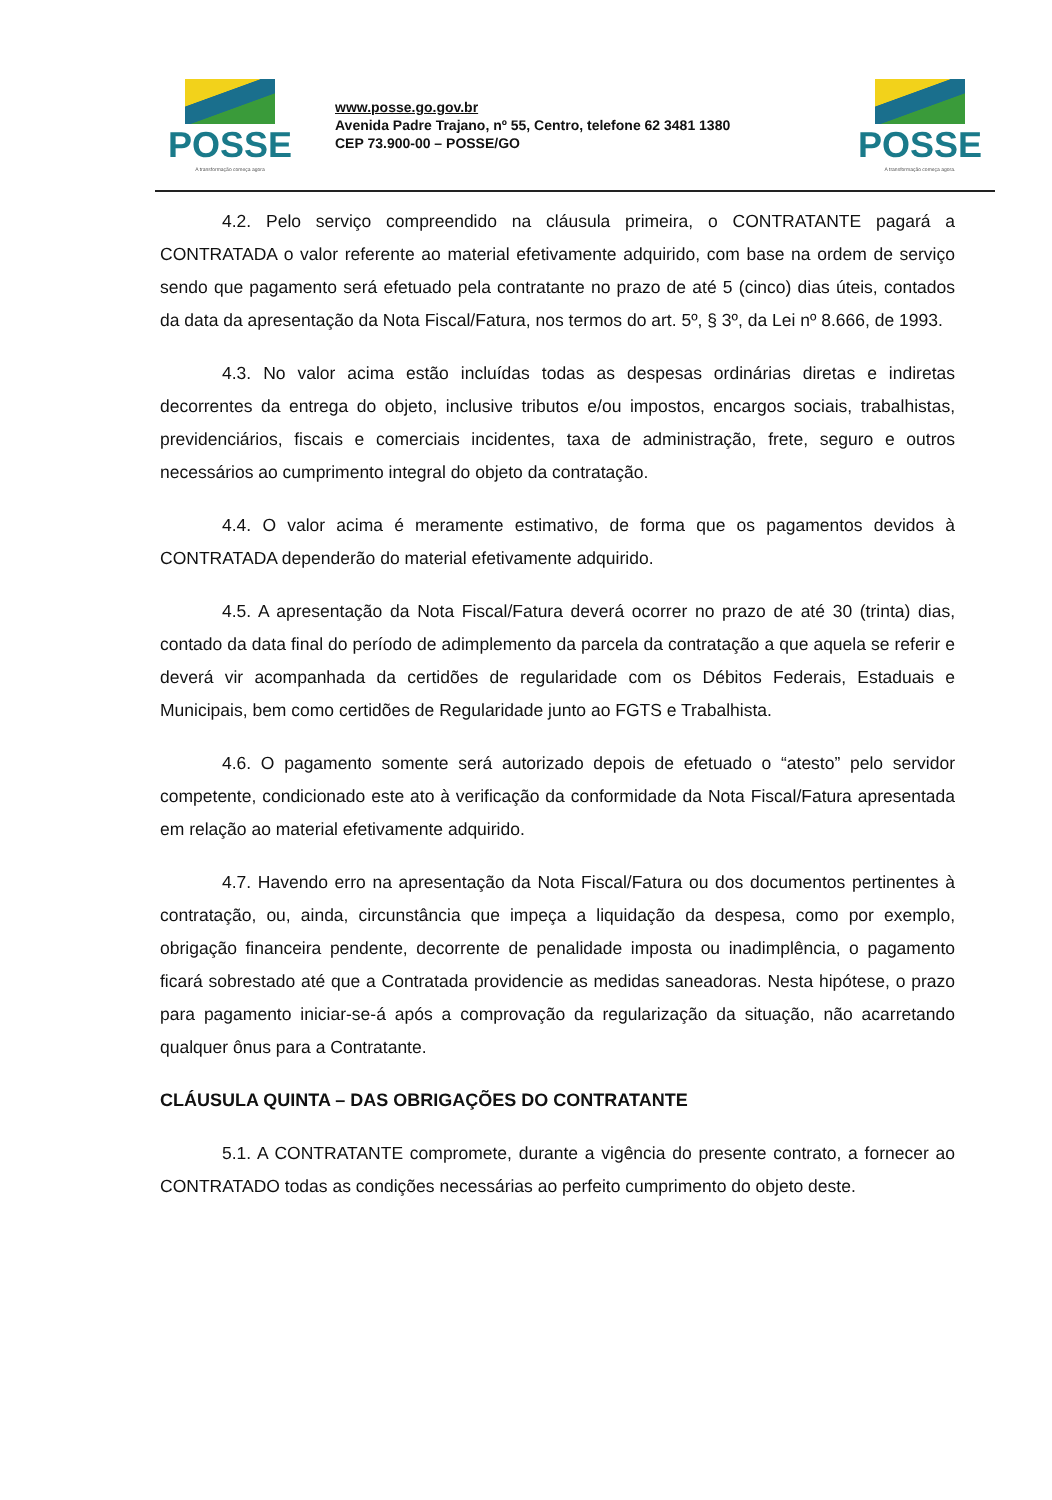POSSE
A transformação começa agora
www.posse.go.gov.br
Avenida Padre Trajano, nº 55, Centro, telefone 62 3481 1380
CEP 73.900-00 – POSSE/GO
POSSE
A transformação começa agora.
4.2. Pelo serviço compreendido na cláusula primeira, o CONTRATANTE pagará a CONTRATADA o valor referente ao material efetivamente adquirido, com base na ordem de serviço sendo que pagamento será efetuado pela contratante no prazo de até 5 (cinco) dias úteis, contados da data da apresentação da Nota Fiscal/Fatura, nos termos do art. 5º, § 3º, da Lei nº 8.666, de 1993.
4.3. No valor acima estão incluídas todas as despesas ordinárias diretas e indiretas decorrentes da entrega do objeto, inclusive tributos e/ou impostos, encargos sociais, trabalhistas, previdenciários, fiscais e comerciais incidentes, taxa de administração, frete, seguro e outros necessários ao cumprimento integral do objeto da contratação.
4.4. O valor acima é meramente estimativo, de forma que os pagamentos devidos à CONTRATADA dependerão do material efetivamente adquirido.
4.5. A apresentação da Nota Fiscal/Fatura deverá ocorrer no prazo de até 30 (trinta) dias, contado da data final do período de adimplemento da parcela da contratação a que aquela se referir e deverá vir acompanhada da certidões de regularidade com os Débitos Federais, Estaduais e Municipais, bem como certidões de Regularidade junto ao FGTS e Trabalhista.
4.6. O pagamento somente será autorizado depois de efetuado o “atesto” pelo servidor competente, condicionado este ato à verificação da conformidade da Nota Fiscal/Fatura apresentada em relação ao material efetivamente adquirido.
4.7. Havendo erro na apresentação da Nota Fiscal/Fatura ou dos documentos pertinentes à contratação, ou, ainda, circunstância que impeça a liquidação da despesa, como por exemplo, obrigação financeira pendente, decorrente de penalidade imposta ou inadimplência, o pagamento ficará sobrestado até que a Contratada providencie as medidas saneadoras. Nesta hipótese, o prazo para pagamento iniciar-se-á após a comprovação da regularização da situação, não acarretando qualquer ônus para a Contratante.
CLÁUSULA QUINTA – DAS OBRIGAÇÕES DO CONTRATANTE
5.1. A CONTRATANTE compromete, durante a vigência do presente contrato, a fornecer ao CONTRATADO todas as condições necessárias ao perfeito cumprimento do objeto deste.